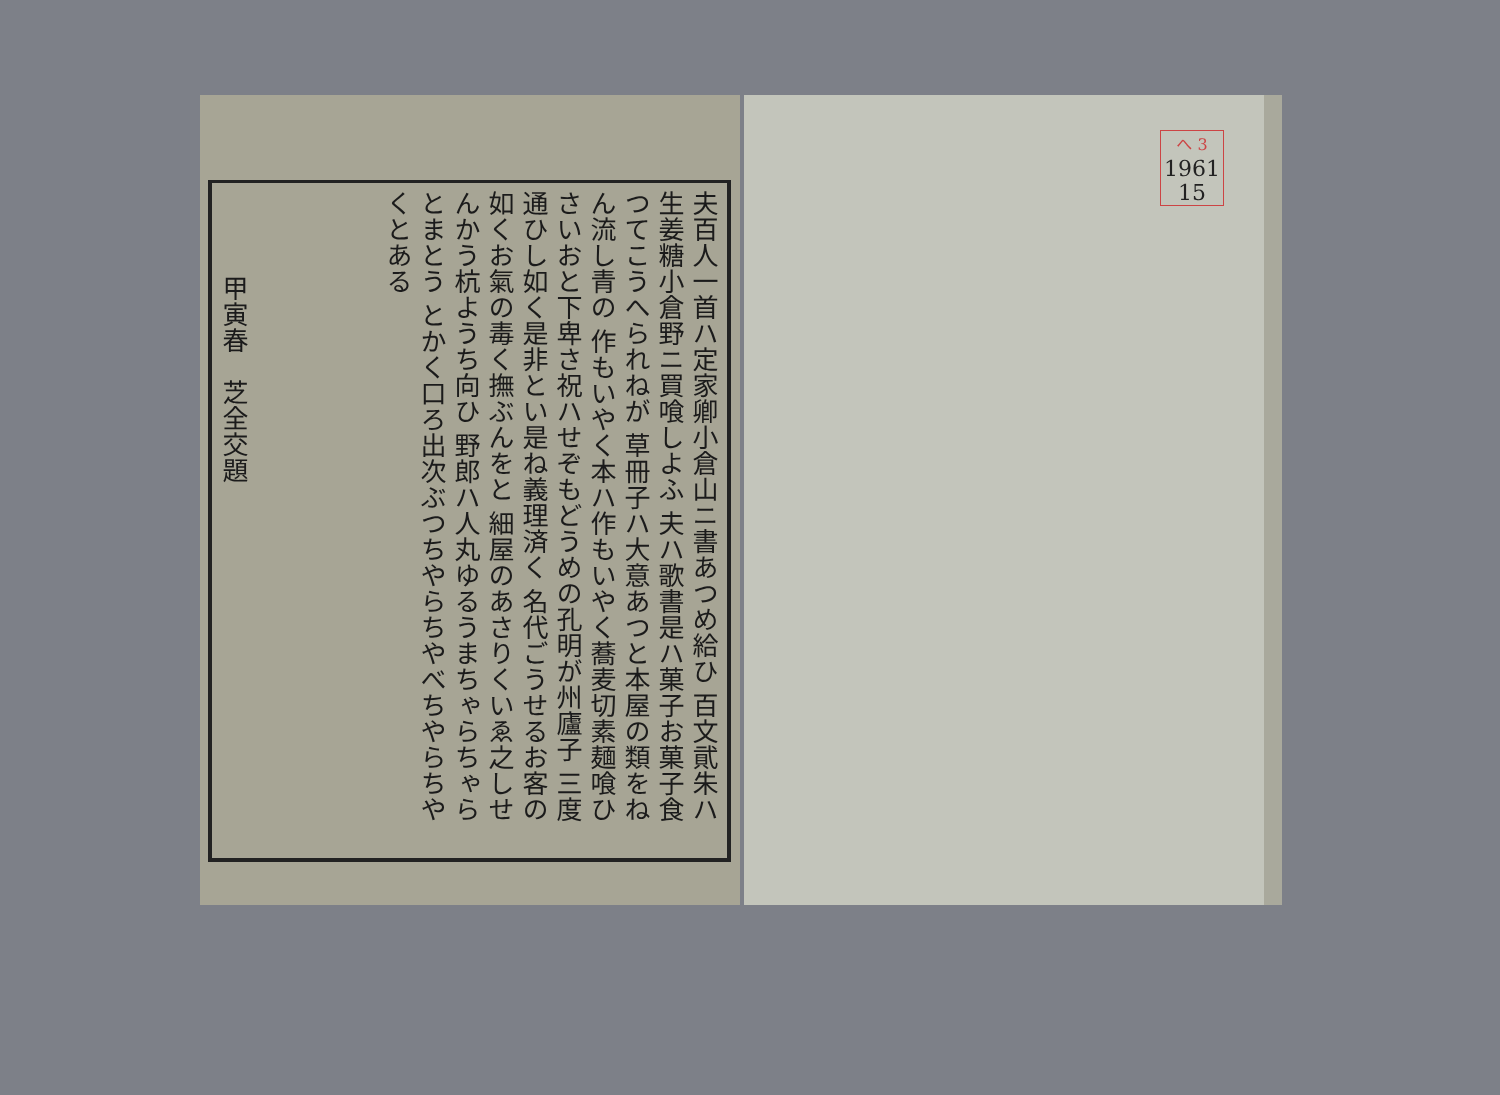夫百人一首ハ定家卿小倉山ニ書あつめ給ひ 百文貮朱ハ生姜糖小倉野ニ買喰しよふ 夫ハ歌書是ハ菓子お菓子食つてこうへられねが 草冊子ハ大意あつと本屋の類をねん流し青の 作もいやく本ハ作もいやく蕎麦切素麺喰ひ さいおと下卑さ祝ハせぞもどうめの孔明が州廬子 三度通ひし如く是非とい是ね義理済く 名代ごうせるお客の如くお氣の毒く撫ぶんをと 細屋のあさりくいゑ之しせんかう杭ようち向ひ 野郎ハ人丸ゆるうまちゃらちゃらとまとう とかく口ろ出次ぶつちやらちやべちやらちやくとある
甲寅春　芝全交題
へ 3
1961
15